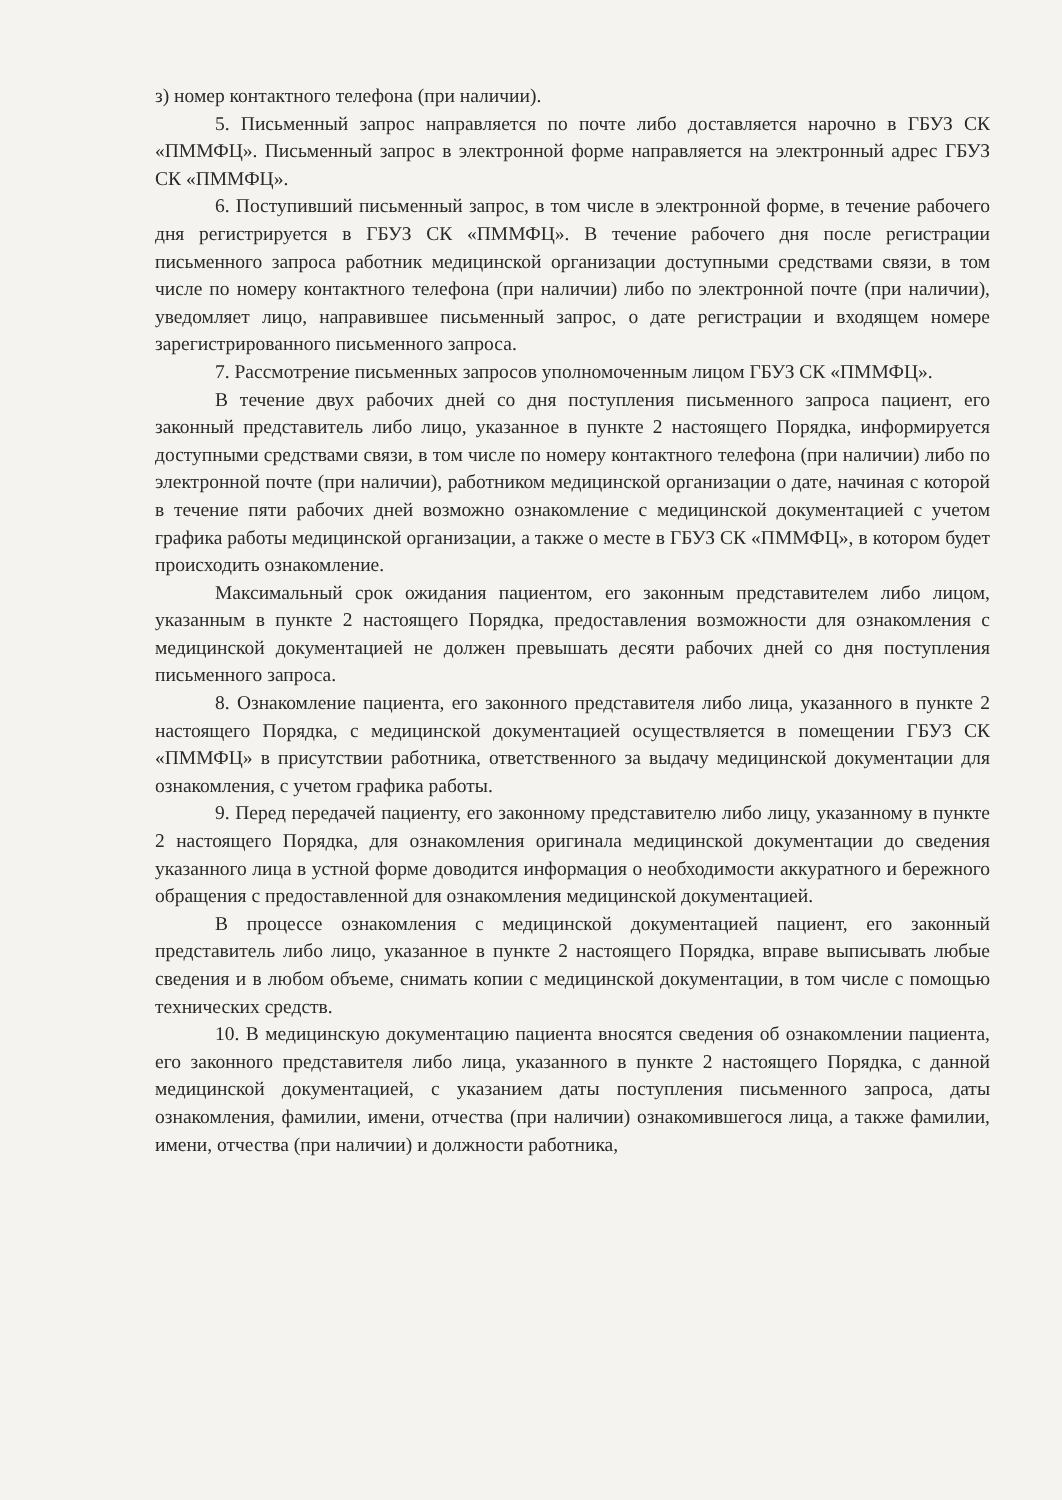з) номер контактного телефона (при наличии).
5. Письменный запрос направляется по почте либо доставляется нарочно в ГБУЗ СК «ПММФЦ». Письменный запрос в электронной форме направляется на электронный адрес ГБУЗ СК «ПММФЦ».
6. Поступивший письменный запрос, в том числе в электронной форме, в течение рабочего дня регистрируется в ГБУЗ СК «ПММФЦ». В течение рабочего дня после регистрации письменного запроса работник медицинской организации доступными средствами связи, в том числе по номеру контактного телефона (при наличии) либо по электронной почте (при наличии), уведомляет лицо, направившее письменный запрос, о дате регистрации и входящем номере зарегистрированного письменного запроса.
7. Рассмотрение письменных запросов уполномоченным лицом ГБУЗ СК «ПММФЦ».
В течение двух рабочих дней со дня поступления письменного запроса пациент, его законный представитель либо лицо, указанное в пункте 2 настоящего Порядка, информируется доступными средствами связи, в том числе по номеру контактного телефона (при наличии) либо по электронной почте (при наличии), работником медицинской организации о дате, начиная с которой в течение пяти рабочих дней возможно ознакомление с медицинской документацией с учетом графика работы медицинской организации, а также о месте в ГБУЗ СК «ПММФЦ», в котором будет происходить ознакомление.
Максимальный срок ожидания пациентом, его законным представителем либо лицом, указанным в пункте 2 настоящего Порядка, предоставления возможности для ознакомления с медицинской документацией не должен превышать десяти рабочих дней со дня поступления письменного запроса.
8. Ознакомление пациента, его законного представителя либо лица, указанного в пункте 2 настоящего Порядка, с медицинской документацией осуществляется в помещении ГБУЗ СК «ПММФЦ» в присутствии работника, ответственного за выдачу медицинской документации для ознакомления, с учетом графика работы.
9. Перед передачей пациенту, его законному представителю либо лицу, указанному в пункте 2 настоящего Порядка, для ознакомления оригинала медицинской документации до сведения указанного лица в устной форме доводится информация о необходимости аккуратного и бережного обращения с предоставленной для ознакомления медицинской документацией.
В процессе ознакомления с медицинской документацией пациент, его законный представитель либо лицо, указанное в пункте 2 настоящего Порядка, вправе выписывать любые сведения и в любом объеме, снимать копии с медицинской документации, в том числе с помощью технических средств.
10. В медицинскую документацию пациента вносятся сведения об ознакомлении пациента, его законного представителя либо лица, указанного в пункте 2 настоящего Порядка, с данной медицинской документацией, с указанием даты поступления письменного запроса, даты ознакомления, фамилии, имени, отчества (при наличии) ознакомившегося лица, а также фамилии, имени, отчества (при наличии) и должности работника,